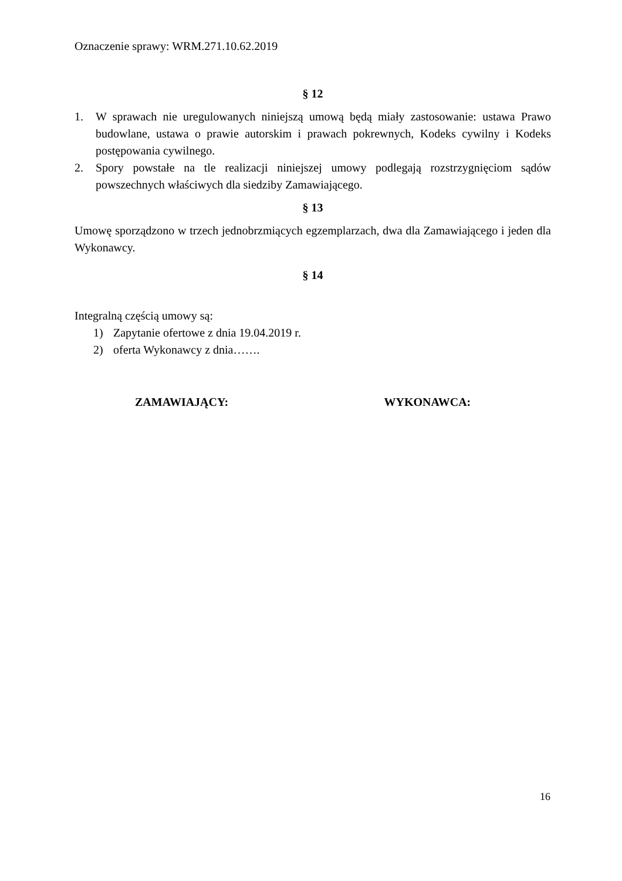Oznaczenie sprawy: WRM.271.10.62.2019
§ 12
1. W sprawach nie uregulowanych niniejszą umową będą miały zastosowanie: ustawa Prawo budowlane, ustawa o prawie autorskim i prawach pokrewnych, Kodeks cywilny i Kodeks postępowania cywilnego.
2. Spory powstałe na tle realizacji niniejszej umowy podlegają rozstrzygnięciom sądów powszechnych właściwych dla siedziby Zamawiającego.
§ 13
Umowę sporządzono w trzech jednobrzmiących egzemplarzach, dwa dla Zamawiającego i jeden dla Wykonawcy.
§ 14
Integralną częścią umowy są:
1) Zapytanie ofertowe z dnia 19.04.2019 r.
2) oferta Wykonawcy z dnia…….
ZAMAWIAJĄCY: WYKONAWCA:
16